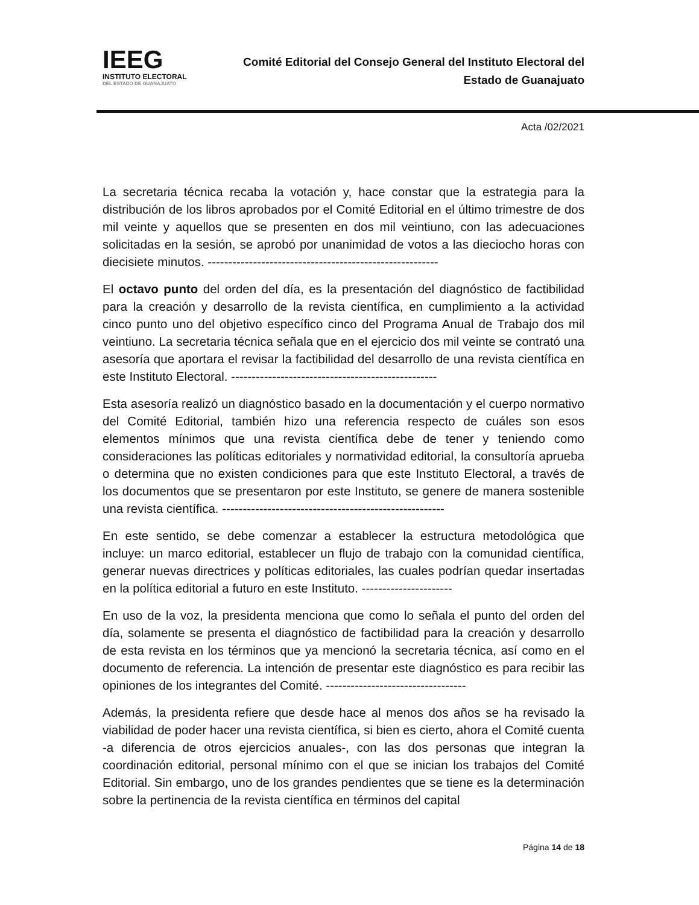IEEG
INSTITUTO ELECTORAL
DEL ESTADO DE GUANAJUATO
Comité Editorial del Consejo General del Instituto Electoral del
Estado de Guanajuato
Acta /02/2021
La secretaria técnica recaba la votación y, hace constar que la estrategia para la distribución de los libros aprobados por el Comité Editorial en el último trimestre de dos mil veinte y aquellos que se presenten en dos mil veintiuno, con las adecuaciones solicitadas en la sesión, se aprobó por unanimidad de votos a las dieciocho horas con diecisiete minutos. --------------------------------------------------------
El octavo punto del orden del día, es la presentación del diagnóstico de factibilidad para la creación y desarrollo de la revista científica, en cumplimiento a la actividad cinco punto uno del objetivo específico cinco del Programa Anual de Trabajo dos mil veintiuno. La secretaria técnica señala que en el ejercicio dos mil veinte se contrató una asesoría que aportara el revisar la factibilidad del desarrollo de una revista científica en este Instituto Electoral. --------------------------------------------------
Esta asesoría realizó un diagnóstico basado en la documentación y el cuerpo normativo del Comité Editorial, también hizo una referencia respecto de cuáles son esos elementos mínimos que una revista científica debe de tener y teniendo como consideraciones las políticas editoriales y normatividad editorial, la consultoría aprueba o determina que no existen condiciones para que este Instituto Electoral, a través de los documentos que se presentaron por este Instituto, se genere de manera sostenible una revista científica. ------------------------------------------------------
En este sentido, se debe comenzar a establecer la estructura metodológica que incluye: un marco editorial, establecer un flujo de trabajo con la comunidad científica, generar nuevas directrices y políticas editoriales, las cuales podrían quedar insertadas en la política editorial a futuro en este Instituto. ----------------------
En uso de la voz, la presidenta menciona que como lo señala el punto del orden del día, solamente se presenta el diagnóstico de factibilidad para la creación y desarrollo de esta revista en los términos que ya mencionó la secretaria técnica, así como en el documento de referencia. La intención de presentar este diagnóstico es para recibir las opiniones de los integrantes del Comité. ----------------------------------
Además, la presidenta refiere que desde hace al menos dos años se ha revisado la viabilidad de poder hacer una revista científica, si bien es cierto, ahora el Comité cuenta -a diferencia de otros ejercicios anuales-, con las dos personas que integran la coordinación editorial, personal mínimo con el que se inician los trabajos del Comité Editorial. Sin embargo, uno de los grandes pendientes que se tiene es la determinación sobre la pertinencia de la revista científica en términos del capital
Página 14 de 18